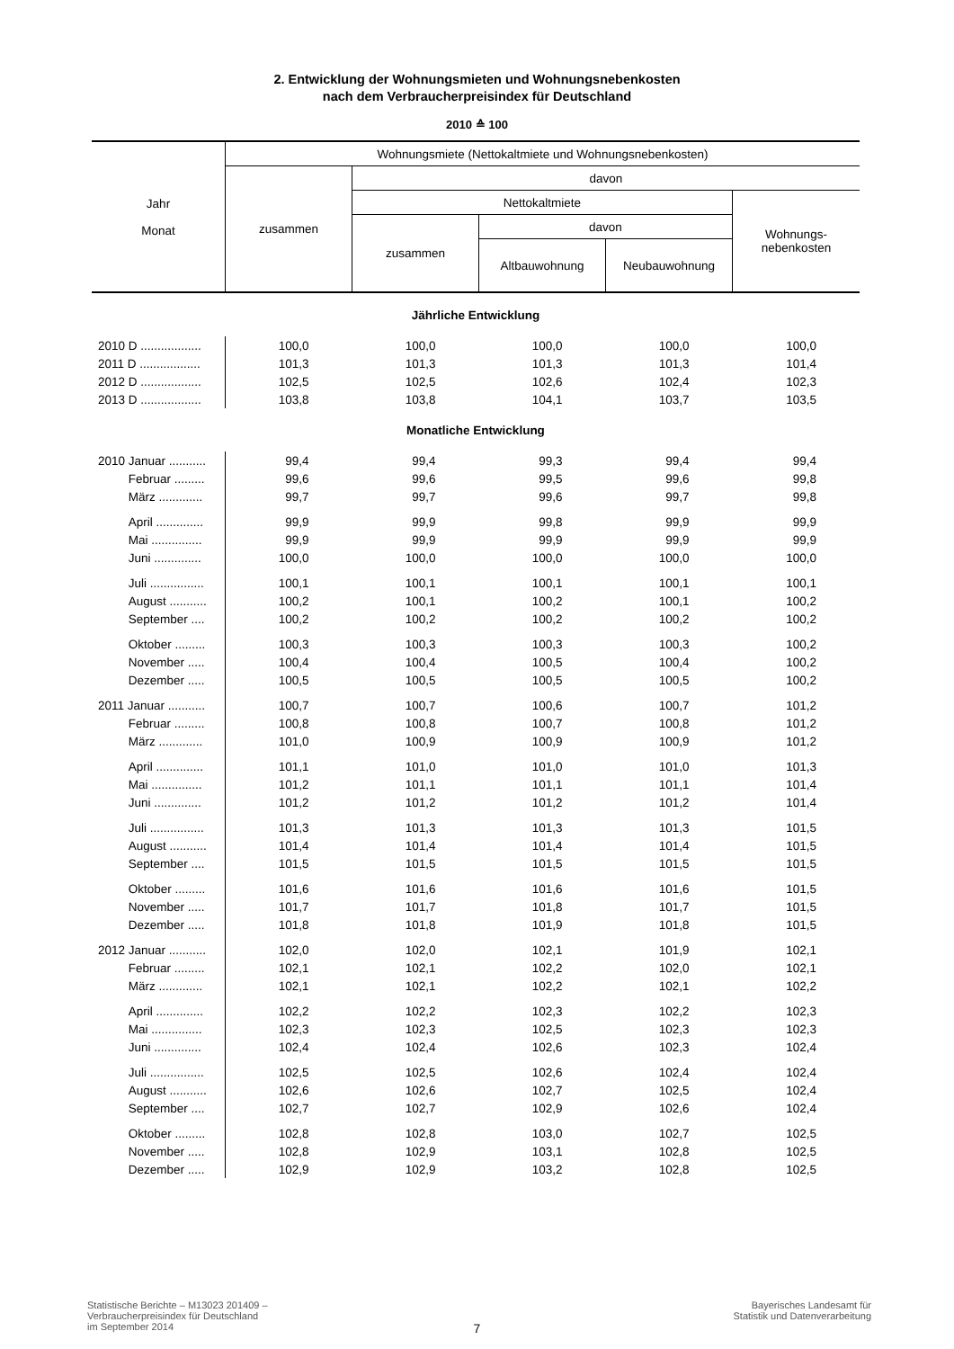2. Entwicklung der Wohnungsmieten und Wohnungsnebenkosten
nach dem Verbraucherpreisindex für Deutschland
2010 ≙ 100
| Jahr Monat | Wohnungsmiete (Nettokaltmiete und Wohnungsnebenkosten) | | | | |
| | zusammen | davon | | | |
| | | Nettokaltmiete | | | Wohnungs- nebenkosten |
| | | zusammen | davon | | |
| | | | Altbauwohnung | Neubauwohnung | |
| Jährliche Entwicklung | | | | | |
| 2010 D .................. | 100,0 | 100,0 | 100,0 | 100,0 | 100,0 |
| 2011 D .................. | 101,3 | 101,3 | 101,3 | 101,3 | 101,4 |
| 2012 D .................. | 102,5 | 102,5 | 102,6 | 102,4 | 102,3 |
| 2013 D .................. | 103,8 | 103,8 | 104,1 | 103,7 | 103,5 |
| Monatliche Entwicklung | | | | | |
| 2010 Januar ........... | 99,4 | 99,4 | 99,3 | 99,4 | 99,4 |
| Februar ......... | 99,6 | 99,6 | 99,5 | 99,6 | 99,8 |
| März ............. | 99,7 | 99,7 | 99,6 | 99,7 | 99,8 |
| April .............. | 99,9 | 99,9 | 99,8 | 99,9 | 99,9 |
| Mai ............... | 99,9 | 99,9 | 99,9 | 99,9 | 99,9 |
| Juni .............. | 100,0 | 100,0 | 100,0 | 100,0 | 100,0 |
| Juli ................ | 100,1 | 100,1 | 100,1 | 100,1 | 100,1 |
| August ........... | 100,2 | 100,1 | 100,2 | 100,1 | 100,2 |
| September .... | 100,2 | 100,2 | 100,2 | 100,2 | 100,2 |
| Oktober ......... | 100,3 | 100,3 | 100,3 | 100,3 | 100,2 |
| November ..... | 100,4 | 100,4 | 100,5 | 100,4 | 100,2 |
| Dezember ..... | 100,5 | 100,5 | 100,5 | 100,5 | 100,2 |
| 2011 Januar ........... | 100,7 | 100,7 | 100,6 | 100,7 | 101,2 |
| Februar ......... | 100,8 | 100,8 | 100,7 | 100,8 | 101,2 |
| März ............. | 101,0 | 100,9 | 100,9 | 100,9 | 101,2 |
| April .............. | 101,1 | 101,0 | 101,0 | 101,0 | 101,3 |
| Mai ............... | 101,2 | 101,1 | 101,1 | 101,1 | 101,4 |
| Juni .............. | 101,2 | 101,2 | 101,2 | 101,2 | 101,4 |
| Juli ................ | 101,3 | 101,3 | 101,3 | 101,3 | 101,5 |
| August ........... | 101,4 | 101,4 | 101,4 | 101,4 | 101,5 |
| September .... | 101,5 | 101,5 | 101,5 | 101,5 | 101,5 |
| Oktober ......... | 101,6 | 101,6 | 101,6 | 101,6 | 101,5 |
| November ..... | 101,7 | 101,7 | 101,8 | 101,7 | 101,5 |
| Dezember ..... | 101,8 | 101,8 | 101,9 | 101,8 | 101,5 |
| 2012 Januar ........... | 102,0 | 102,0 | 102,1 | 101,9 | 102,1 |
| Februar ......... | 102,1 | 102,1 | 102,2 | 102,0 | 102,1 |
| März ............. | 102,1 | 102,1 | 102,2 | 102,1 | 102,2 |
| April .............. | 102,2 | 102,2 | 102,3 | 102,2 | 102,3 |
| Mai ............... | 102,3 | 102,3 | 102,5 | 102,3 | 102,3 |
| Juni .............. | 102,4 | 102,4 | 102,6 | 102,3 | 102,4 |
| Juli ................ | 102,5 | 102,5 | 102,6 | 102,4 | 102,4 |
| August ........... | 102,6 | 102,6 | 102,7 | 102,5 | 102,4 |
| September .... | 102,7 | 102,7 | 102,9 | 102,6 | 102,4 |
| Oktober ......... | 102,8 | 102,8 | 103,0 | 102,7 | 102,5 |
| November ..... | 102,8 | 102,9 | 103,1 | 102,8 | 102,5 |
| Dezember ..... | 102,9 | 102,9 | 103,2 | 102,8 | 102,5 |
Statistische Berichte – M13023 201409 –
Verbraucherpreisindex für Deutschland
im September 2014
Bayerisches Landesamt für
Statistik und Datenverarbeitung
7